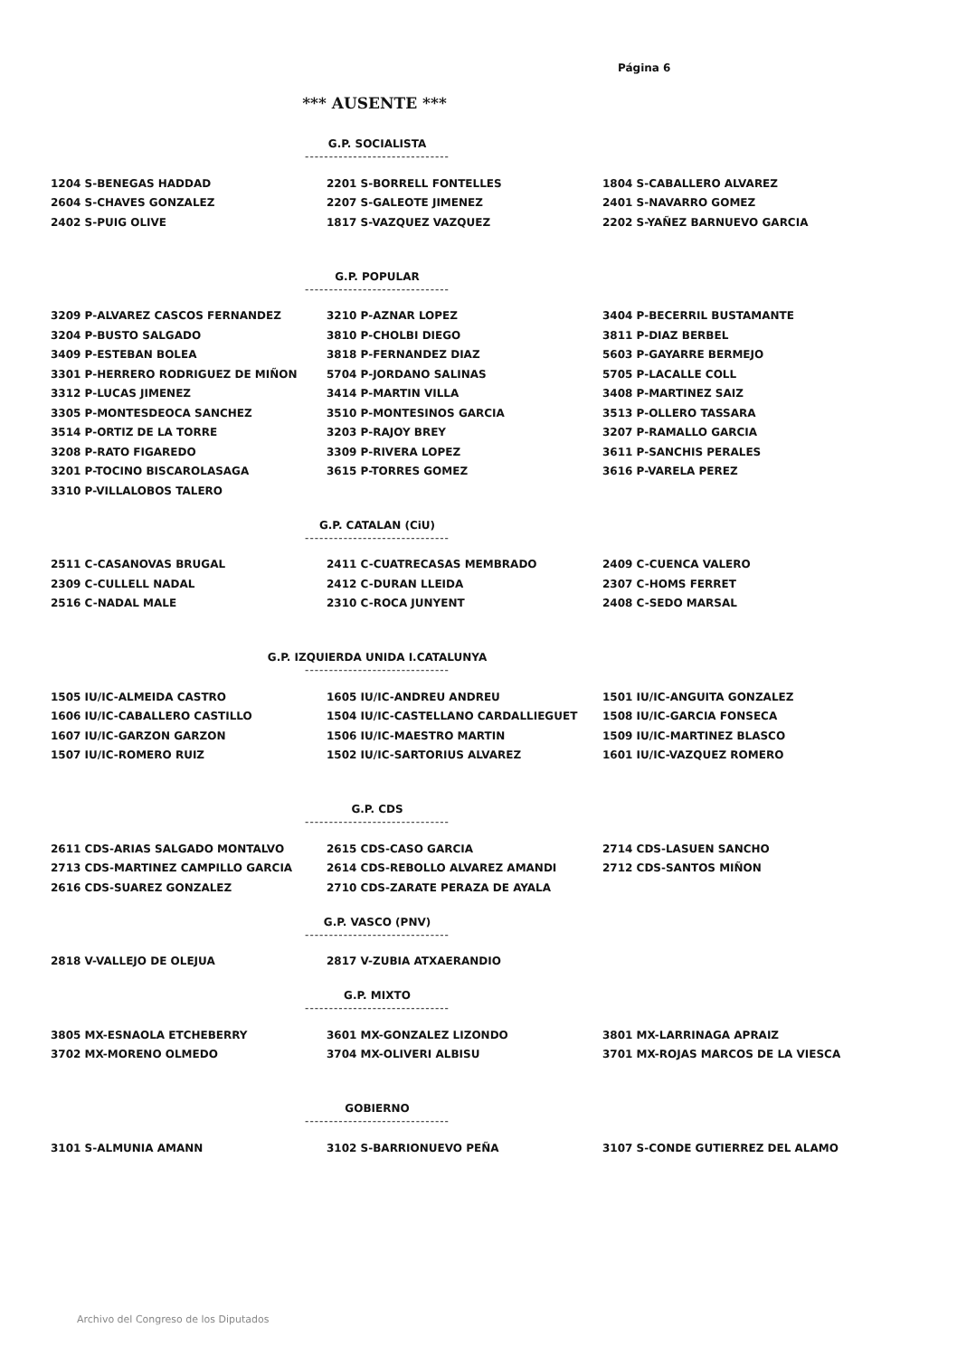Página 6
*** AUSENTE ***
G.P. SOCIALISTA
------------------------------
| 1204 S-BENEGAS HADDAD | 2201 S-BORRELL FONTELLES | 1804 S-CABALLERO ALVAREZ |
| 2604 S-CHAVES GONZALEZ | 2207 S-GALEOTE JIMENEZ | 2401 S-NAVARRO GOMEZ |
| 2402 S-PUIG OLIVE | 1817 S-VAZQUEZ VAZQUEZ | 2202 S-YAÑEZ BARNUEVO GARCIA |
G.P. POPULAR
------------------------------
| 3209 P-ALVAREZ CASCOS FERNANDEZ | 3210 P-AZNAR LOPEZ | 3404 P-BECERRIL BUSTAMANTE |
| 3204 P-BUSTO SALGADO | 3810 P-CHOLBI DIEGO | 3811 P-DIAZ BERBEL |
| 3409 P-ESTEBAN BOLEA | 3818 P-FERNANDEZ DIAZ | 5603 P-GAYARRE BERMEJO |
| 3301 P-HERRERO RODRIGUEZ DE MIÑON | 5704 P-JORDANO SALINAS | 5705 P-LACALLE COLL |
| 3312 P-LUCAS JIMENEZ | 3414 P-MARTIN VILLA | 3408 P-MARTINEZ SAIZ |
| 3305 P-MONTESDEOCA SANCHEZ | 3510 P-MONTESINOS GARCIA | 3513 P-OLLERO TASSARA |
| 3514 P-ORTIZ DE LA TORRE | 3203 P-RAJOY BREY | 3207 P-RAMALLO GARCIA |
| 3208 P-RATO FIGAREDO | 3309 P-RIVERA LOPEZ | 3611 P-SANCHIS PERALES |
| 3201 P-TOCINO BISCAROLASAGA | 3615 P-TORRES GOMEZ | 3616 P-VARELA PEREZ |
| 3310 P-VILLALOBOS TALERO | | |
G.P. CATALAN (CiU)
------------------------------
| 2511 C-CASANOVAS BRUGAL | 2411 C-CUATRECASAS MEMBRADO | 2409 C-CUENCA VALERO |
| 2309 C-CULLELL NADAL | 2412 C-DURAN LLEIDA | 2307 C-HOMS FERRET |
| 2516 C-NADAL MALE | 2310 C-ROCA JUNYENT | 2408 C-SEDO MARSAL |
G.P. IZQUIERDA UNIDA I.CATALUNYA
------------------------------
| 1505 IU/IC-ALMEIDA CASTRO | 1605 IU/IC-ANDREU ANDREU | 1501 IU/IC-ANGUITA GONZALEZ |
| 1606 IU/IC-CABALLERO CASTILLO | 1504 IU/IC-CASTELLANO CARDALLIEGUET | 1508 IU/IC-GARCIA FONSECA |
| 1607 IU/IC-GARZON GARZON | 1506 IU/IC-MAESTRO MARTIN | 1509 IU/IC-MARTINEZ BLASCO |
| 1507 IU/IC-ROMERO RUIZ | 1502 IU/IC-SARTORIUS ALVAREZ | 1601 IU/IC-VAZQUEZ ROMERO |
G.P. CDS
------------------------------
| 2611 CDS-ARIAS SALGADO MONTALVO | 2615 CDS-CASO GARCIA | 2714 CDS-LASUEN SANCHO |
| 2713 CDS-MARTINEZ CAMPILLO GARCIA | 2614 CDS-REBOLLO ALVAREZ AMANDI | 2712 CDS-SANTOS MIÑON |
| 2616 CDS-SUAREZ GONZALEZ | 2710 CDS-ZARATE PERAZA DE AYALA | |
G.P. VASCO (PNV)
------------------------------
| 2818 V-VALLEJO DE OLEJUA | 2817 V-ZUBIA ATXAERANDIO | |
G.P. MIXTO
------------------------------
| 3805 MX-ESNAOLA ETCHEBERRY | 3601 MX-GONZALEZ LIZONDO | 3801 MX-LARRINAGA APRAIZ |
| 3702 MX-MORENO OLMEDO | 3704 MX-OLIVERI ALBISU | 3701 MX-ROJAS MARCOS DE LA VIESCA |
GOBIERNO
------------------------------
| 3101 S-ALMUNIA AMANN | 3102 S-BARRIONUEVO PEÑA | 3107 S-CONDE GUTIERREZ DEL ALAMO |
Archivo del Congreso de los Diputados